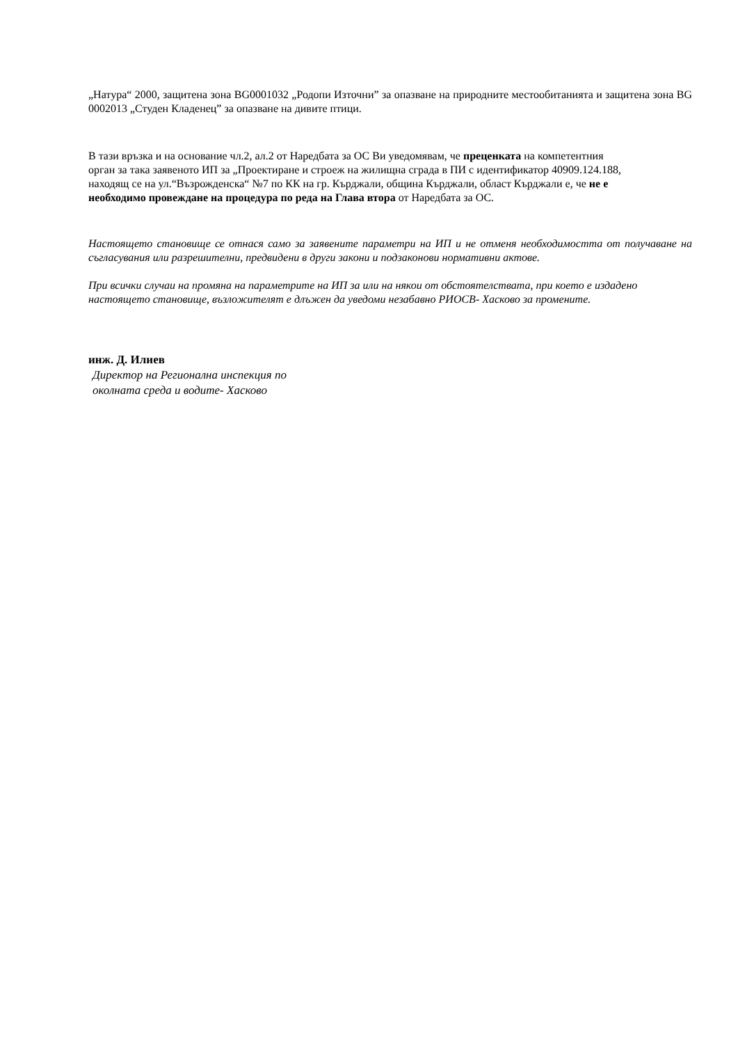„Натура“ 2000, защитена зона BG0001032 „Родопи Източни” за опазване на природните местообитанията и защитена зона BG 0002013 „Студен Кладенец” за опазване на дивите птици.
В тази връзка и на основание чл.2, ал.2 от Наредбата за ОС Ви уведомявам, че преценката на компетентния орган за така заявеното ИП за „Проектиране и строеж на жилищна сграда в ПИ с идентификатор 40909.124.188, находящ се на ул.“Възрожденска“ №7 по КК на гр. Кърджали, община Кърджали, област Кърджали е, че не е необходимо провеждане на процедура по реда на Глава втора от Наредбата за ОС.
Настоящето становище се отнася само за заявените параметри на ИП и не отменя необходимостта от получаване на съгласувания или разрешителни, предвидени в други закони и подзаконови нормативни актове.
При всички случаи на промяна на параметрите на ИП за или на някои от обстоятелствата, при което е издадено настоящето становище, възложителят е длъжен да уведоми незабавно РИОСВ- Хасково за промените.
инж. Д. Илиев
Директор на Регионална инспекция по
околната среда и водите- Хасково